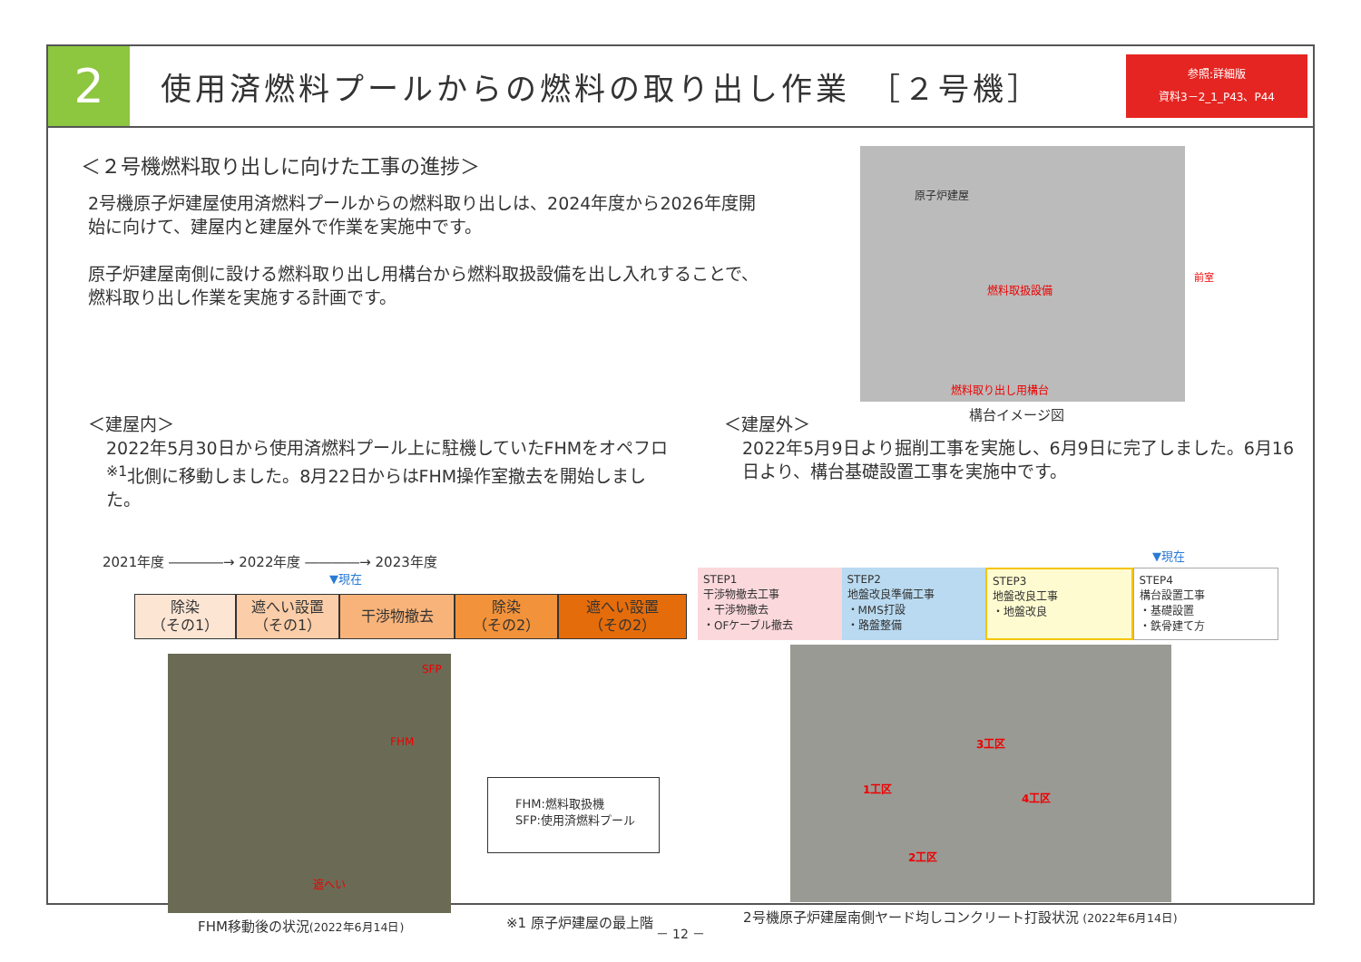2
使用済燃料プールからの燃料の取り出し作業　［２号機］
参照:詳細版
資料3－2_1_P43、P44
＜２号機燃料取り出しに向けた工事の進捗＞
2号機原子炉建屋使用済燃料プールからの燃料取り出しは、2024年度から2026年度開始に向けて、建屋内と建屋外で作業を実施中です。
原子炉建屋南側に設ける燃料取り出し用構台から燃料取扱設備を出し入れすることで、燃料取り出し作業を実施する計画です。
燃料取扱設備
燃料取り出し用構台
原子炉建屋
前室
構台イメージ図
＜建屋内＞
2022年5月30日から使用済燃料プール上に駐機していたFHMをオペフロ<sup>※1</sup>北側に移動しました。8月22日からはFHM操作室撤去を開始しました。
＜建屋外＞
2022年5月9日より掘削工事を実施し、6月9日に完了しました。6月16日より、構台基礎設置工事を実施中です。
2021年度 ――――→ 2022年度 ――――→ 2023年度
▼現在
除染
（その1）
遮へい設置
（その1）
干渉物撤去 除染
（その2）
遮へい設置
（その2）
▼現在
STEP1
干渉物撤去工事
・干渉物撤去
・OFケーブル撤去
STEP2
地盤改良準備工事
・MMS打設
・路盤整備
STEP3
地盤改良工事
・地盤改良
STEP4
構台設置工事
・基礎設置
・鉄骨建て方
SFP
FHM
遮へい
FHM移動後の状況(2022年6月14日)
FHM:燃料取扱機
SFP:使用済燃料プール
※1 原子炉建屋の最上階
3工区
1工区
4工区
2工区
2号機原子炉建屋南側ヤード均しコンクリート打設状況 (2022年6月14日)
－ 12 －